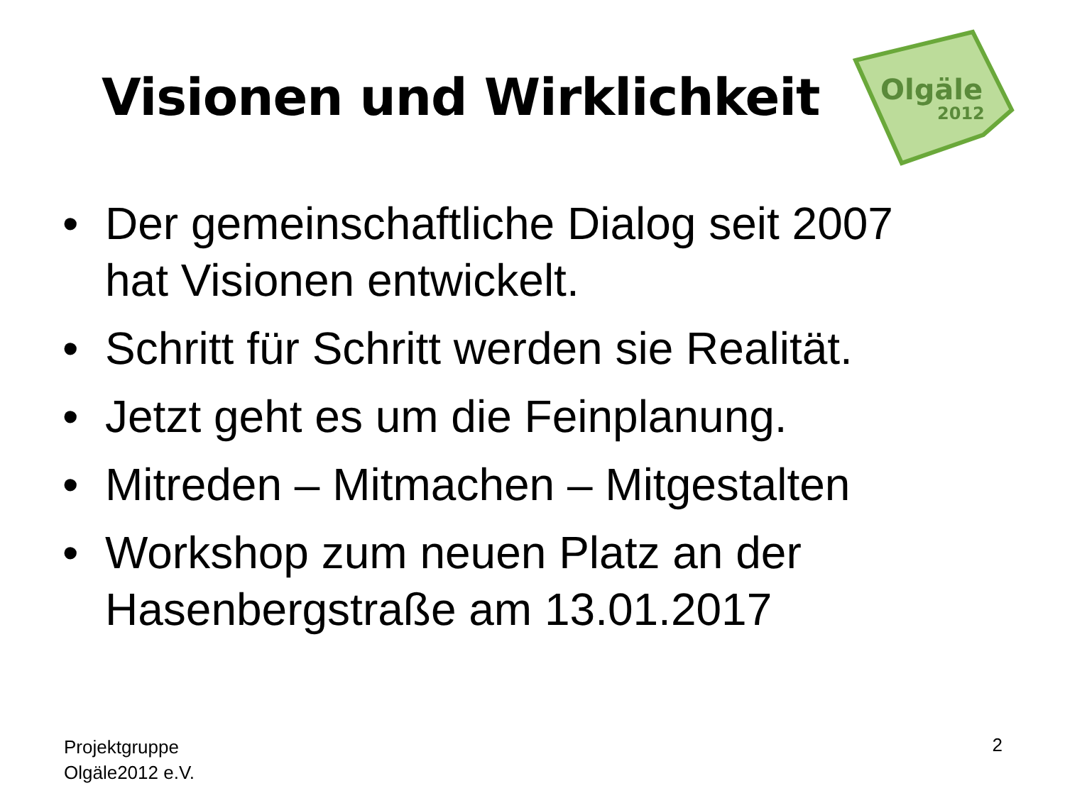Olgäle
2012
Visionen und Wirklichkeit
• Der gemeinschaftliche Dialog seit 2007 hat Visionen entwickelt.
• Schritt für Schritt werden sie Realität.
• Jetzt geht es um die Feinplanung.
• Mitreden – Mitmachen – Mitgestalten
• Workshop zum neuen Platz an der Hasenbergstraße am 13.01.2017
Projektgruppe
Olgäle2012 e.V.
2